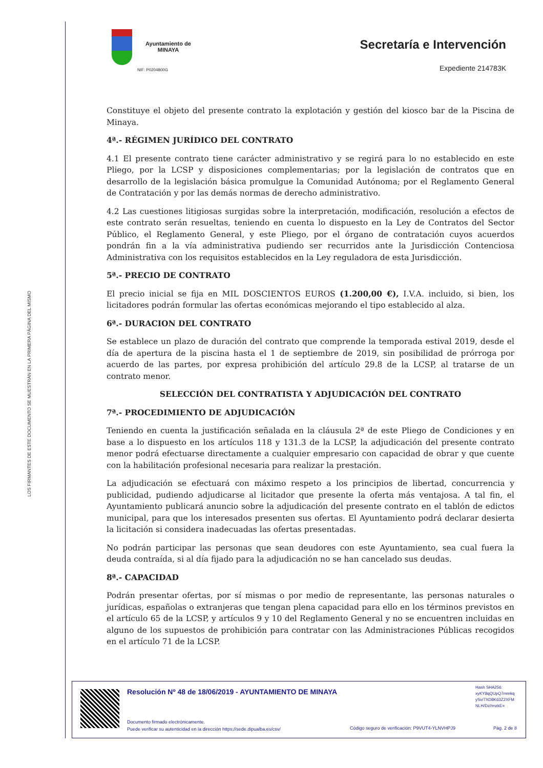LOS FIRMANTES DE ESTE DOCUMENTO SE MUESTRAN EN LA PRIMERA PÁGINA DEL MISMO
Ayuntamiento de
MINAYA
NIF: P0204800G
Secretaría e Intervención
Expediente 214783K
Constituye el objeto del presente contrato la explotación y gestión del kiosco bar de la Piscina de Minaya.
4ª.- RÉGIMEN JURÍDICO DEL CONTRATO
4.1 El presente contrato tiene carácter administrativo y se regirá para lo no establecido en este Pliego, por la LCSP y disposiciones complementarias; por la legislación de contratos que en desarrollo de la legislación básica promulgue la Comunidad Autónoma; por el Reglamento General de Contratación y por las demás normas de derecho administrativo.
4.2 Las cuestiones litigiosas surgidas sobre la interpretación, modificación, resolución a efectos de este contrato serán resueltas, teniendo en cuenta lo dispuesto en la Ley de Contratos del Sector Público, el Reglamento General, y este Pliego, por el órgano de contratación cuyos acuerdos pondrán fin a la vía administrativa pudiendo ser recurridos ante la Jurisdicción Contenciosa Administrativa con los requisitos establecidos en la Ley reguladora de esta Jurisdicción.
5ª.- PRECIO DE CONTRATO
El precio inicial se fija en MIL DOSCIENTOS EUROS (1.200,00 €), I.V.A. incluido, si bien, los licitadores podrán formular las ofertas económicas mejorando el tipo establecido al alza.
6ª.- DURACION DEL CONTRATO
Se establece un plazo de duración del contrato que comprende la temporada estival 2019, desde el día de apertura de la piscina hasta el 1 de septiembre de 2019, sin posibilidad de prórroga por acuerdo de las partes, por expresa prohibición del artículo 29.8 de la LCSP, al tratarse de un contrato menor.
SELECCIÓN DEL CONTRATISTA Y ADJUDICACIÓN DEL CONTRATO
7ª.- PROCEDIMIENTO DE ADJUDICACIÓN
Teniendo en cuenta la justificación señalada en la cláusula 2ª de este Pliego de Condiciones y en base a lo dispuesto en los artículos 118 y 131.3 de la LCSP, la adjudicación del presente contrato menor podrá efectuarse directamente a cualquier empresario con capacidad de obrar y que cuente con la habilitación profesional necesaria para realizar la prestación.
La adjudicación se efectuará con máximo respeto a los principios de libertad, concurrencia y publicidad, pudiendo adjudicarse al licitador que presente la oferta más ventajosa. A tal fin, el Ayuntamiento publicará anuncio sobre la adjudicación del presente contrato en el tablón de edictos municipal, para que los interesados presenten sus ofertas. El Ayuntamiento podrá declarar desierta la licitación si considera inadecuadas las ofertas presentadas.
No podrán participar las personas que sean deudores con este Ayuntamiento, sea cual fuera la deuda contraída, si al día fijado para la adjudicación no se han cancelado sus deudas.
8ª.- CAPACIDAD
Podrán presentar ofertas, por sí mismas o por medio de representante, las personas naturales o jurídicas, españolas o extranjeras que tengan plena capacidad para ello en los términos previstos en el artículo 65 de la LCSP, y artículos 9 y 10 del Reglamento General y no se encuentren incluidas en alguno de los supuestos de prohibición para contratar con las Administraciones Públicas recogidos en el artículo 71 de la LCSP.
Resolución Nº 48 de 18/06/2019 - AYUNTAMIENTO DE MINAYA
Hash SHA256:
xyKY8qQUpQ7mmkq
ySv/7XD8K63Z2XFM
NLH/Dz//mzkE=
Documento firmado electrónicamente.
Puede verificar su autenticidad en la dirección https://sede.dipualba.es/csv/
Código seguro de verificación: P9VUT4-YLNVHPJ9
Pág. 2 de 8